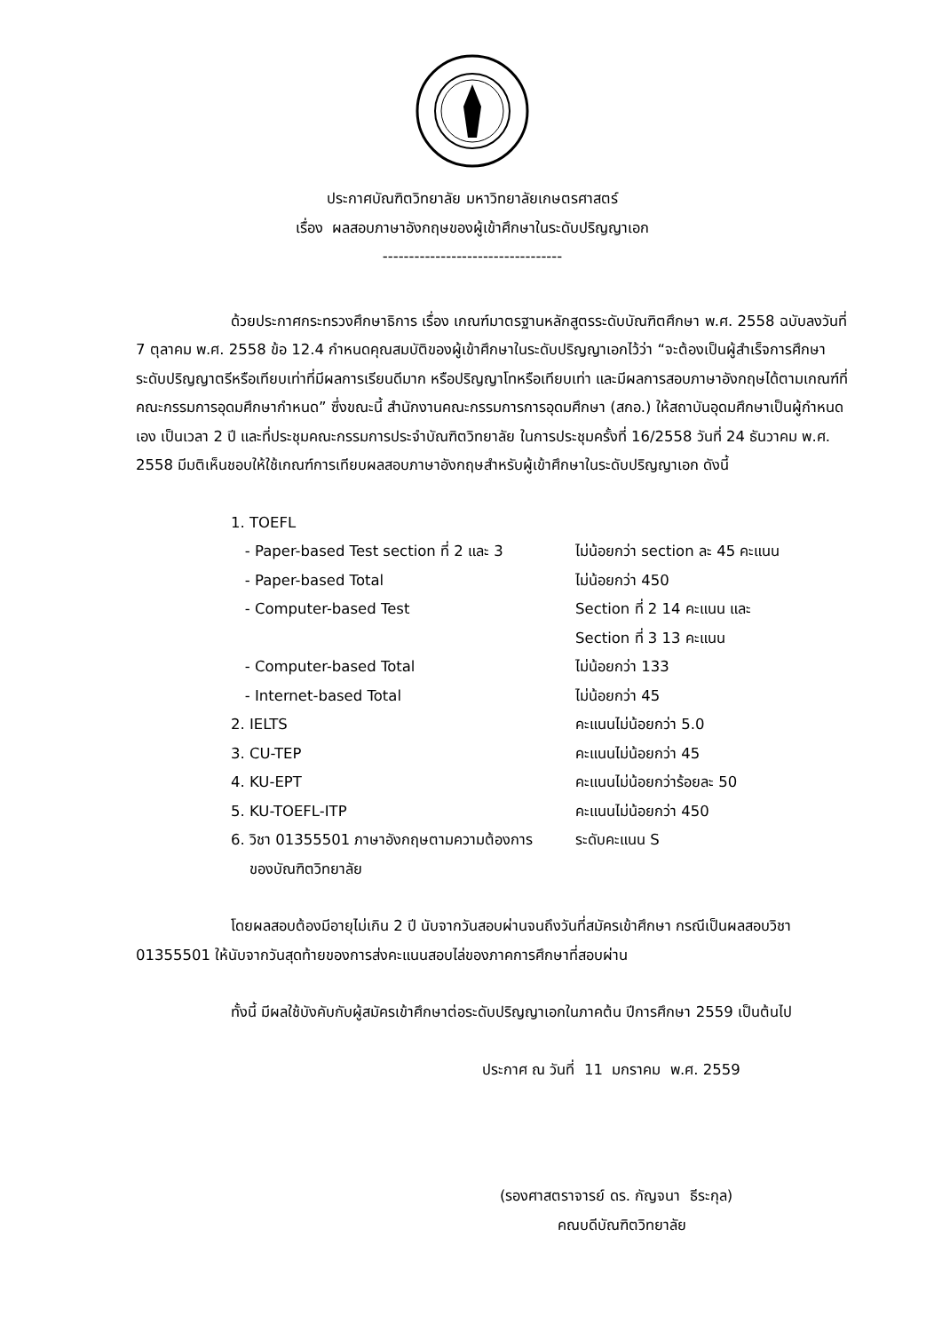ประกาศบัณฑิตวิทยาลัย มหาวิทยาลัยเกษตรศาสตร์
เรื่อง ผลสอบภาษาอังกฤษของผู้เข้าศึกษาในระดับปริญญาเอก
----------------------------------
ด้วยประกาศกระทรวงศึกษาธิการ เรื่อง เกณฑ์มาตรฐานหลักสูตรระดับบัณฑิตศึกษา พ.ศ. 2558 ฉบับลงวันที่ 7 ตุลาคม พ.ศ. 2558 ข้อ 12.4 กำหนดคุณสมบัติของผู้เข้าศึกษาในระดับปริญญาเอกไว้ว่า “จะต้องเป็นผู้สำเร็จการศึกษาระดับปริญญาตรีหรือเทียบเท่าที่มีผลการเรียนดีมาก หรือปริญญาโทหรือเทียบเท่า และมีผลการสอบภาษาอังกฤษได้ตามเกณฑ์ที่คณะกรรมการอุดมศึกษากำหนด” ซึ่งขณะนี้ สำนักงานคณะกรรมการการอุดมศึกษา (สกอ.) ให้สถาบันอุดมศึกษาเป็นผู้กำหนดเอง เป็นเวลา 2 ปี และที่ประชุมคณะกรรมการประจำบัณฑิตวิทยาลัย ในการประชุมครั้งที่ 16/2558 วันที่ 24 ธันวาคม พ.ศ. 2558 มีมติเห็นชอบให้ใช้เกณฑ์การเทียบผลสอบภาษาอังกฤษสำหรับผู้เข้าศึกษาในระดับปริญญาเอก ดังนี้
| 1. TOEFL | |
| - Paper-based Test section ที่ 2 และ 3 | ไม่น้อยกว่า section ละ 45 คะแนน |
| - Paper-based Total | ไม่น้อยกว่า 450 |
| - Computer-based Test | Section ที่ 2 14 คะแนน และ Section ที่ 3 13 คะแนน |
| - Computer-based Total | ไม่น้อยกว่า 133 |
| - Internet-based Total | ไม่น้อยกว่า 45 |
| 2. IELTS | คะแนนไม่น้อยกว่า 5.0 |
| 3. CU-TEP | คะแนนไม่น้อยกว่า 45 |
| 4. KU-EPT | คะแนนไม่น้อยกว่าร้อยละ 50 |
| 5. KU-TOEFL-ITP | คะแนนไม่น้อยกว่า 450 |
| 6. วิชา 01355501 ภาษาอังกฤษตามความต้องการ ของบัณฑิตวิทยาลัย | ระดับคะแนน S |
โดยผลสอบต้องมีอายุไม่เกิน 2 ปี นับจากวันสอบผ่านจนถึงวันที่สมัครเข้าศึกษา กรณีเป็นผลสอบวิชา 01355501 ให้นับจากวันสุดท้ายของการส่งคะแนนสอบไล่ของภาคการศึกษาที่สอบผ่าน
ทั้งนี้ มีผลใช้บังคับกับผู้สมัครเข้าศึกษาต่อระดับปริญญาเอกในภาคต้น ปีการศึกษา 2559 เป็นต้นไป
ประกาศ ณ วันที่ 11 มกราคม พ.ศ. 2559
(รองศาสตราจารย์ ดร. กัญจนา ธีระกุล)
คณบดีบัณฑิตวิทยาลัย